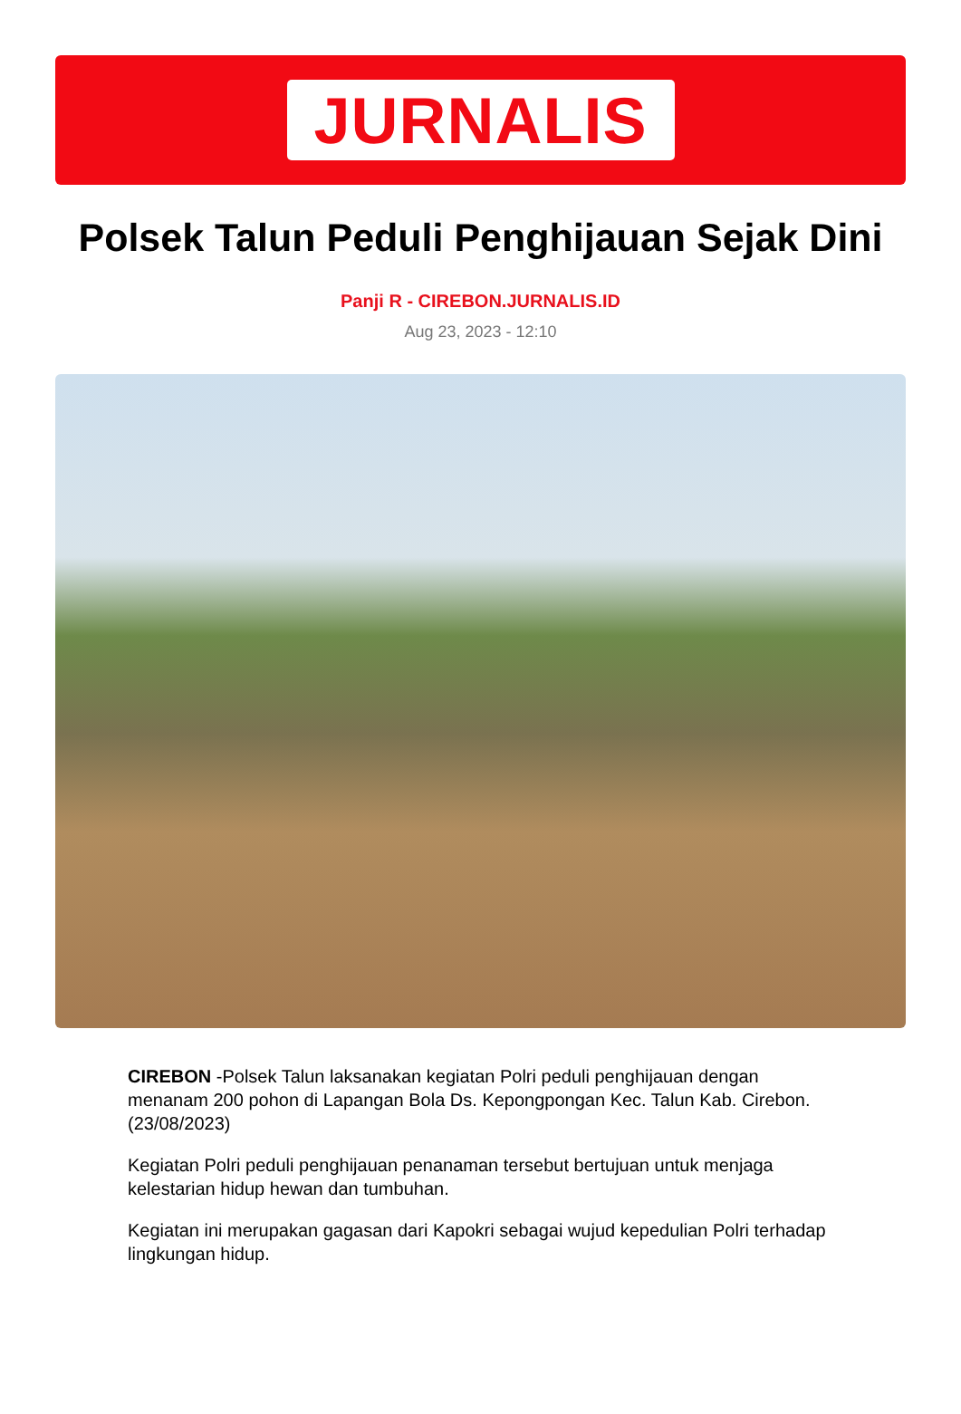JURNALIS
Polsek Talun Peduli Penghijauan Sejak Dini
Panji R - CIREBON.JURNALIS.ID
Aug 23, 2023 - 12:10
CIREBON -Polsek Talun laksanakan kegiatan Polri peduli penghijauan dengan menanam 200 pohon di Lapangan Bola Ds. Kepongpongan Kec. Talun Kab. Cirebon. (23/08/2023)
Kegiatan Polri peduli penghijauan penanaman tersebut bertujuan untuk menjaga kelestarian hidup hewan dan tumbuhan.
Kegiatan ini merupakan gagasan dari Kapokri sebagai wujud kepedulian Polri terhadap lingkungan hidup.